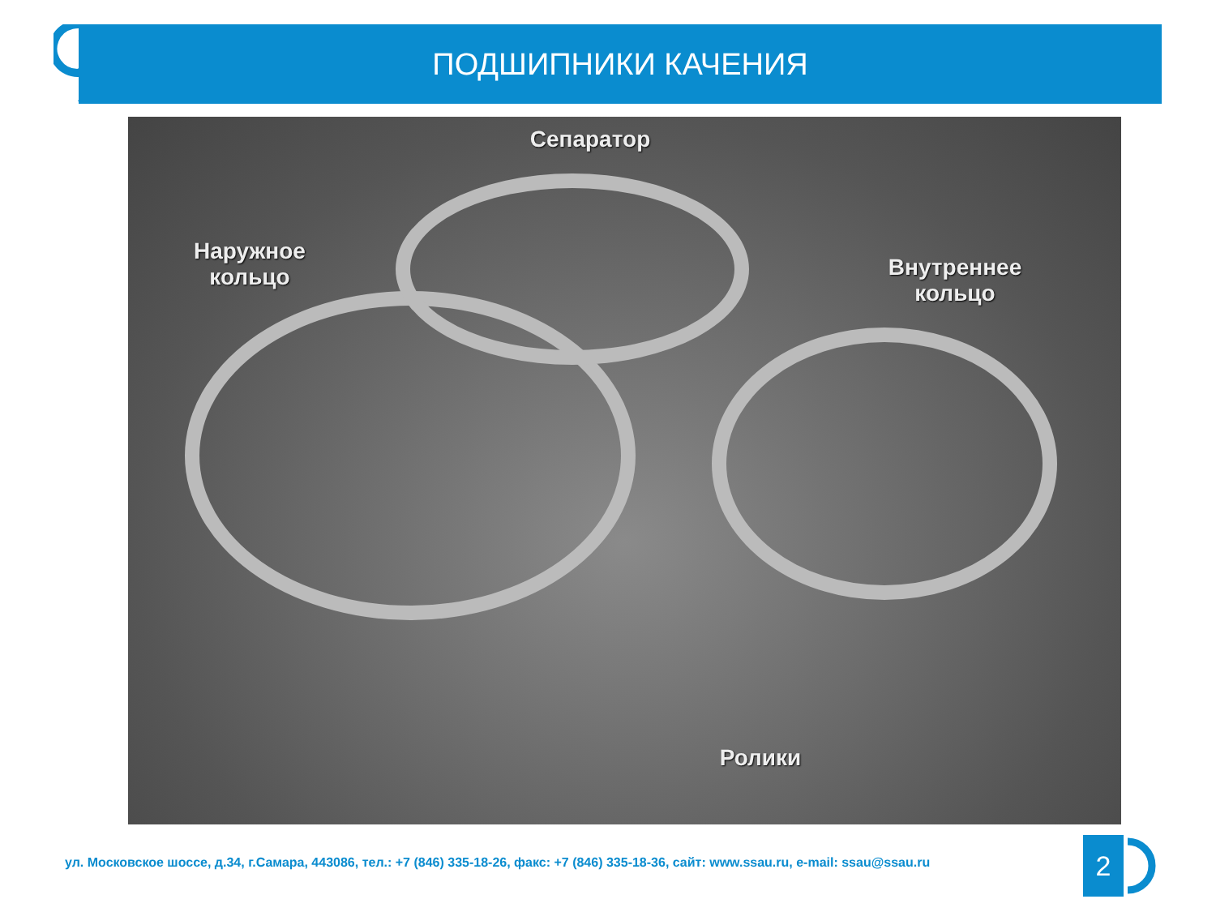ПОДШИПНИКИ КАЧЕНИЯ
Сепаратор
Наружное
кольцо
Внутреннее
кольцо
Ролики
ул. Московское шоссе, д.34, г.Самара, 443086, тел.: +7 (846) 335-18-26, факс: +7 (846) 335-18-36, сайт: www.ssau.ru, e-mail: ssau@ssau.ru
2